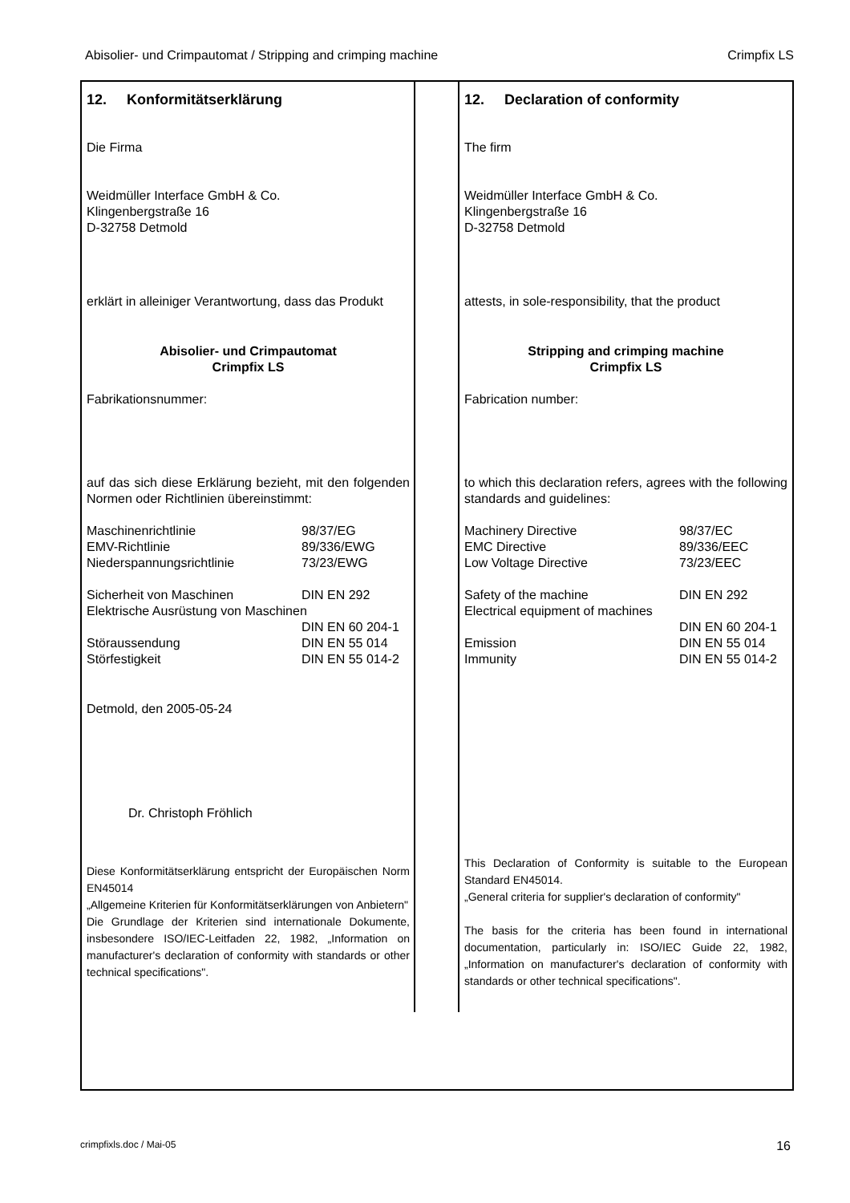Abisolier- und Crimpautomat / Stripping and crimping machine Crimpfix LS
12. Konformitätserklärung
Die Firma
Weidmüller Interface GmbH & Co.
Klingenbergstraße 16
D-32758 Detmold
erklärt in alleiniger Verantwortung, dass das Produkt
Abisolier- und Crimpautomat
Crimpfix LS
Fabrikationsnummer:
auf das sich diese Erklärung bezieht, mit den folgenden Normen oder Richtlinien übereinstimmt:
Maschinenrichtlinie 98/37/EG
EMV-Richtlinie 89/336/EWG
Niederspannungsrichtlinie 73/23/EWG
Sicherheit von Maschinen DIN EN 292
Elektrische Ausrüstung von Maschinen
DIN EN 60 204-1
Störaussendung DIN EN 55 014
Störfestigkeit DIN EN 55 014-2
Detmold, den 2005-05-24
Dr. Christoph Fröhlich
Diese Konformitätserklärung entspricht der Europäischen Norm EN45014
„Allgemeine Kriterien für Konformitätserklärungen von Anbietern"
Die Grundlage der Kriterien sind internationale Dokumente, insbesondere ISO/IEC-Leitfaden 22, 1982, „Information on manufacturer's declaration of conformity with standards or other technical specifications".
12. Declaration of conformity
The firm
Weidmüller Interface GmbH & Co.
Klingenbergstraße 16
D-32758 Detmold
attests, in sole-responsibility, that the product
Stripping and crimping machine
Crimpfix LS
Fabrication number:
to which this declaration refers, agrees with the following standards and guidelines:
Machinery Directive 98/37/EC
EMC Directive 89/336/EEC
Low Voltage Directive 73/23/EEC
Safety of the machine DIN EN 292
Electrical equipment of machines
DIN EN 60 204-1
Emission DIN EN 55 014
Immunity DIN EN 55 014-2
This Declaration of Conformity is suitable to the European Standard EN45014.
„General criteria for supplier's declaration of conformity"
The basis for the criteria has been found in international documentation, particularly in: ISO/IEC Guide 22, 1982, „Information on manufacturer's declaration of conformity with standards or other technical specifications".
crimpfixls.doc / Mai-05 16